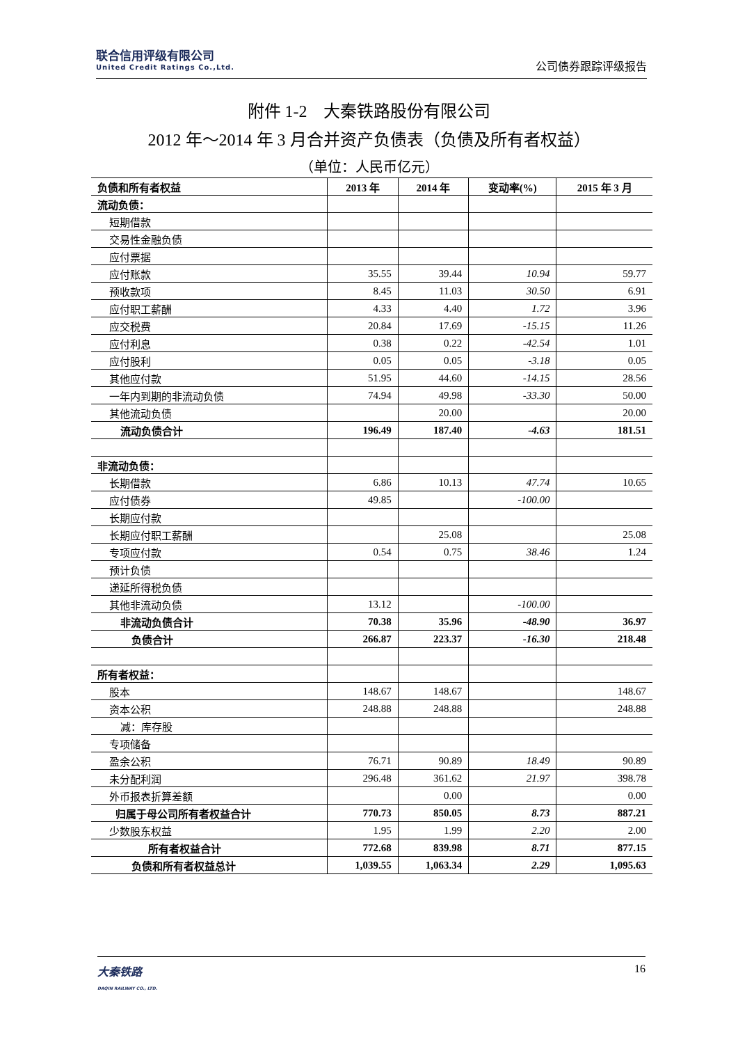联合信用评级有限公司
United Credit Ratings Co.,Ltd.
公司债券跟踪评级报告
附件 1-2　大秦铁路股份有限公司
2012 年～2014 年 3 月合并资产负债表（负债及所有者权益）
（单位：人民币亿元）
| 负债和所有者权益 | 2013 年 | 2014 年 | 变动率(%) | 2015 年 3 月 |
| --- | --- | --- | --- | --- |
| 流动负债： | | | | |
| 短期借款 | | | | |
| 交易性金融负债 | | | | |
| 应付票据 | | | | |
| 应付账款 | 35.55 | 39.44 | 10.94 | 59.77 |
| 预收款项 | 8.45 | 11.03 | 30.50 | 6.91 |
| 应付职工薪酬 | 4.33 | 4.40 | 1.72 | 3.96 |
| 应交税费 | 20.84 | 17.69 | -15.15 | 11.26 |
| 应付利息 | 0.38 | 0.22 | -42.54 | 1.01 |
| 应付股利 | 0.05 | 0.05 | -3.18 | 0.05 |
| 其他应付款 | 51.95 | 44.60 | -14.15 | 28.56 |
| 一年内到期的非流动负债 | 74.94 | 49.98 | -33.30 | 50.00 |
| 其他流动负债 | | 20.00 | | 20.00 |
| 流动负债合计 | 196.49 | 187.40 | -4.63 | 181.51 |
| 非流动负债： | | | | |
| 长期借款 | 6.86 | 10.13 | 47.74 | 10.65 |
| 应付债券 | 49.85 | | -100.00 | |
| 长期应付款 | | | | |
| 长期应付职工薪酬 | | 25.08 | | 25.08 |
| 专项应付款 | 0.54 | 0.75 | 38.46 | 1.24 |
| 预计负债 | | | | |
| 递延所得税负债 | | | | |
| 其他非流动负债 | 13.12 | | -100.00 | |
| 非流动负债合计 | 70.38 | 35.96 | -48.90 | 36.97 |
| 负债合计 | 266.87 | 223.37 | -16.30 | 218.48 |
| 所有者权益： | | | | |
| 股本 | 148.67 | 148.67 | | 148.67 |
| 资本公积 | 248.88 | 248.88 | | 248.88 |
| 减：库存股 | | | | |
| 专项储备 | | | | |
| 盈余公积 | 76.71 | 90.89 | 18.49 | 90.89 |
| 未分配利润 | 296.48 | 361.62 | 21.97 | 398.78 |
| 外币报表折算差额 | | 0.00 | | 0.00 |
| 归属于母公司所有者权益合计 | 770.73 | 850.05 | 8.73 | 887.21 |
| 少数股东权益 | 1.95 | 1.99 | 2.20 | 2.00 |
| 所有者权益合计 | 772.68 | 839.98 | 8.71 | 877.15 |
| 负债和所有者权益总计 | 1,039.55 | 1,063.34 | 2.29 | 1,095.63 |
大秦铁路
DAQIN RAILWAY CO., LTD.
16